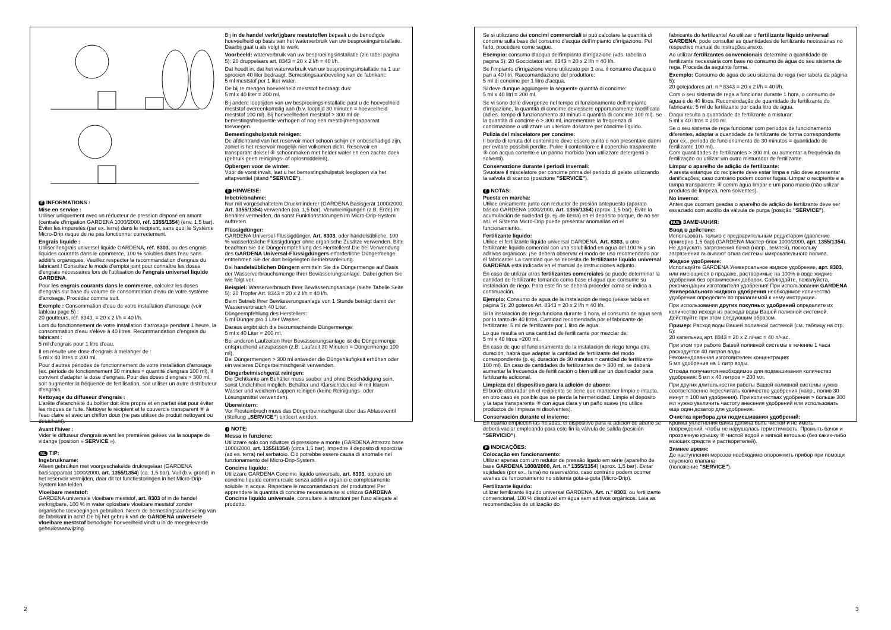F INFORMATIONS :
Mise en service :
Utiliser uniquement avec un réducteur de pression disposé en amont (centrale d'irrigation GARDENA 1000/2000, réf. 1355/1354) (env. 1,5 bar). Éviter les impuretés (par ex. terre) dans le récipient, sans quoi le Système Micro-Drip risque de ne pas fonctionner correctement.
Engrais liquide :
Utiliser l'engrais universel liquide GARDENA, réf. 8303, ou des engrais liquides courants dans le commerce, 100 % solubles dans l'eau sans additifs organiques. Veuillez respecter la recommandation d'engrais du fabricant ! Consultez le mode d'emploi joint pour connaître les doses d'engrais nécessaires lors de l'utilisation de l'engrais universel liquide GARDENA.
Pour les engrais courants dans le commerce, calculez les doses d'engrais sur base du volume de consommation d'eau de votre système d'arrosage. Procédez comme suit.
Exemple : Consommation d'eau de votre installation d'arrosage (voir tableau page 5) :
20 goutteurs, réf. 8343, = 20 x 2 l/h = 40 l/h.
Lors du fonctionnement de votre installation d'arrosage pendant 1 heure, la consommation d'eau s'élève à 40 litres. Recommandation d'engrais du fabricant :
5 ml d'engrais pour 1 litre d'eau.
Il en résulte une dose d'engrais à mélanger de :
5 ml x 40 litres = 200 ml.
Pour d'autres périodes de fonctionnement de votre installation d'arrosage (ex. période de fonctionnement 30 minutes = quantité d'engrais 100 ml), il convient d'adapter la dose d'engrais. Pour des doses d'engrais > 300 ml, soit augmenter la fréquence de fertilisation, soit utiliser un autre distributeur d'engrais.
Nettoyage du diffuseur d'engrais :
L'arête d'étanchéité du boîtier doit être propre et en parfait état pour éviter les risques de fuite. Nettoyer le récipient et le couvercle transparent ⑧ à l'eau claire et avec un chiffon doux (ne pas utiliser de produit nettoyant ou détachant).
Avant l'hiver :
Vider le diffuseur d'engrais avant les premières gelées via la soupape de vidange (position « SERVICE »).
NL TIP:
Ingebruikname:
Alleen gebruiken met voorgeschakelde drukregelaar (GARDENA basisapparaat 1000/2000, art. 1355/1354) (ca. 1,5 bar). Vuil (b.v. grond) in het reservoir vermijden, daar dit tot functiestoringen in het Micro-Drip-System kan leiden.
Vloeibare meststof:
GARDENA universele vloeibare meststof, art. 8303 of in de handel verkrijgbare, 100 % in water oplosbare vloeibare meststof zonder organische toevoegingen gebruiken. Neem de bemestingsaanbeveling van de fabrikant in acht! De bij het gebruik van de GARDENA universele vloeibare meststof benodigde hoeveelheid vindt u in de meegeleverde gebruiksaanwijzing.
Bij in de handel verkrijgbare meststoffen bepaalt u de benodigde hoeveelheid op basis van het waterverbruik van uw besproeiingsinstallatie. Daarbij gaat u als volgt te werk.
Voorbeeld: waterverbruik van uw besproeiingsinstallatie (zie tabel pagina 5): 20 druppelaars art. 8343 = 20 x 2 l/h = 40 l/h.
Dat houdt in, dat het waterverbruik van uw besproeiingsinstallatie na 1 uur sproeien 40 liter bedraagt. Bemestingsaanbeveling van de fabrikant:
5 ml meststof per 1 liter water.
De bij te mengen hoeveelheid meststof bedraagt dus:
5 ml x 40 liter = 200 ml.
Bij andere looptijden van uw besproeiingsinstallatie past u de hoeveelheid meststof overeenkomstig aan (b.v. looptijd 30 minuten = hoeveelheid meststof 100 ml). Bij hoeveelheden meststof > 300 ml de bemestingsfrequentie verhogen of nog een mestbijmengapparaat toevoegen.
Bemestingshulpstuk reinigen:
De afdichtrand van het reservoir moet schoon schijn en onbeschadigd zijn, zoniet is het reservoir mogelijk niet volkomen dicht. Reservoir en transparant deksel ⑧ schoonmaken met helder water en een zachte doek (gebruik geen reinigings- of oplosmiddelen).
Opbergen voor de winter:
Vóór de vorst invalt, laat u het bemestingshulpstuk leeglopen via het aftapventiel (stand "SERVICE").
D HINWEISE:
Inbetriebnahme:
Nur mit vorgeschaltetem Druckminderer (GARDENA Basisgerät 1000/2000, Art. 1355/1354) verwenden (ca. 1,5 bar). Verunreinigungen (z.B. Erde) im Behälter vermeiden, da sonst Funktionsstörungen im Micro-Drip-System auftreten.
Flüssigdünger:
GARDENA Universal-Flüssigdünger, Art. 8303, oder handelsübliche, 100 % wasserlösliche Flüssigdünger ohne organische Zusätze verwenden. Bitte beachten Sie die Düngerempfehlung des Herstellers! Die bei Verwendung des GARDENA Universal-Flüssigdüngers erforderliche Düngermenge entnehmen Sie der dort beigelegten Betriebsanleitung.
Bei handelsüblichen Düngern ermitteln Sie die Düngermenge auf Basis der Wasserverbrauchsmenge Ihrer Bewässerungsanlage. Dabei gehen Sie wie folgt vor.
Beispiel: Wasserverbrauch Ihrer Bewässerungsanlage (siehe Tabelle Seite 5): 20 Tropfer Art. 8343 = 20 x 2 l/h = 40 l/h.
Beim Betrieb Ihrer Bewässerungsanlage von 1 Stunde beträgt damit der Wasserverbrauch 40 Liter.
Düngeempfehlung des Herstellers:
5 ml Dünger pro 1 Liter Wasser.
Daraus ergibt sich die beizumischende Düngermenge:
5 ml x 40 Liter = 200 ml.
Bei anderen Laufzeiten Ihrer Bewässerungsanlage ist die Düngermenge entsprechend anzupassen (z.B. Laufzeit 30 Minuten = Düngermenge 100 ml).
Bei Düngermengen > 300 ml entweder die Düngehäufigkeit erhöhen oder ein weiteres Düngerbeimischgerät verwenden.
Düngerbeimischgerät reinigen:
Die Dichtkante am Behälter muss sauber und ohne Beschädigung sein, sonst Undichtheit möglich. Behälter und Klarsichtdeckel ⑧ mit klarem Wasser und weichem Lappen reinigen (keine Reinigungs- oder Lösungsmittel verwenden).
Überwintern:
Vor Frosteinbruch muss das Düngerbeimischgerät über das Ablassventil (Stellung „SERVICE“) entleert werden.
I NOTE:
Messa in funzione:
Utilizzare solo con riduttore di pressione a monte (GARDENA Attrezzo base 1000/2000, art. 1355/1354) (circa 1,5 bar). Impedire il deposito di sporcizia (ad es. terra) nel serbatoio. Ciò potrebbe essere causa di anomalie nel funzionamento del Micro-Drip-System.
Concime liquido:
Utilizzare GARDENA Concime liquido universale, art. 8303, oppure un concime liquido commerciale senza additivi organici e completamente solubile in acqua. Rispettare le raccomandazioni del produttore! Per apprendere la quantità di concime necessaria se si utilizza GARDENA Concime liquido universale, consultare le istruzioni per l'uso allegate al prodotto.
Se si utilizzano dei concimi commerciali si può calcolare la quantità di concime sulla base del consumo d'acqua dell'impianto d'irrigazione. Pel farlo, procedere come segue.
Esempio: consumo d'acqua dell'impianto d'irrigazione (vds. tabella a pagina 5): 20 Gocciolatori art. 8343 = 20 x 2 l/h = 40 l/h.
Se l'impianto d'irrigazione viene utilizzato per 1 ora, il consumo d'acqua è pari a 40 litri. Raccomandazione del produttore:
5 ml di concime per 1 litro d'acqua.
Si deve dunque aggiungere la seguente quantità di concime:
5 ml x 40 litri = 200 ml.
Se vi sono delle divergenze nel tempo di funzionamento dell'impianto d'irrigazione, la quantità di concime dev'essere opportunamente modificata (ad es. tempo di funzionamento 30 minuti = quantità di concime 100 ml). Se la quantità di concime è > 300 ml, incrementare la frequenza di concimazione o utilizzare un ulteriore dosatore per concime liquido.
Pulizia del miscelatore per concime:
Il bordo di tenuta del contenitore deve essere pulito e non presentare danni per evitare possibili perdite. Pulire il contenitore e il coperchio trasparente ⑧ con acqua corrente e un panno morbido (non utilizzare detergenti o solventi).
Conservazione durante i periodi invernali:
Svuotare il miscelatore per concime prima del periodo di gelate utilizzando la valvola di scarico (posizione "SERVICE").
E NOTAS:
Puesta en marcha:
Utilice únicamente junto con reductor de presión antepuesto (aparato básico GARDENA 1000/2000, Art. 1355/1354) (aprox. 1,5 bar). Evite la acumulación de suciedad (p. ej. de tierra) en el depósito porque, de no ser así, el Sistema Micro-Drip puede presentar anomalías en el funcionamiento.
Fertilizante líquido:
Utilice el fertilizante líquido universal GARDENA, Art. 8303, u otro fertilizante líquido comercial con una solubilidad en agua del 100 % y sin aditivos orgánicos. ¡Se deberá observar el modo de uso recomendado por el fabricante! La cantidad que se necesita de fertilizante líquido universal GARDENA está indicada en el manual de instrucciones adjunto.
En caso de utilizar otros fertilizantes comerciales se puede determinar la cantidad de fertilizante tomando como base el agua que consume su instalación de riego. Para este fin se deberá proceder como se indica a continuación.
Ejemplo: Consumo de agua de la instalación de riego (véase tabla en página 5): 20 goteros Art. 8343 = 20 x 2 l/h = 40 l/h.
Si la instalación de riego funciona durante 1 hora, el consumo de agua será por lo tanto de 40 litros. Cantidad recomendada por el fabricante de fertilizante: 5 ml de fertilizante por 1 litro de agua.
Lo que resulta en una cantidad de fertilizante por mezclar de:
5 ml x 40 litros =200 ml.
En caso de que el funcionamiento de la instalación de riego tenga otra duración, habrá que adaptar la cantidad de fertilizante del modo correspondiente (p. ej. duración de 30 minutos = cantidad de fertilizante 100 ml). En caso de cantidades de fertilizantes de > 300 ml, se deberá aumentar la frecuencia de fertilización o bien utilizar un dosificador para fertilizante adicional.
Limpieza del dispositivo para la adición de abono:
El borde obturador en el recipiente se tiene que mantener limpio e intacto, en otro caso es posible que se pierda la hermeticidad. Limpie el depósito
y la tapa transparente ⑧ con agua clara y un paño suave (no utilice productos de limpieza ni disolventes).
Conservación durante el invierno:
En cuanto empiecen las heladas, el dispositivo para la adición de abono se deberá vaciar empleando para este fin la válvula de salida (posición "SERVICIO").
P INDICAÇÕES:
Colocação em funcionamento:
Utilizar apenas com um redutor de pressão ligado em série (aparelho de base GARDENA 1000/2000, Art. n.º 1355/1354) (aprox. 1,5 bar). Evitar sujidades (por ex., terra) no reservatório, caso contrário podem ocorrer avarias de funcionamento no sistema gota-a-gota (Micro-Drip).
Fertilizante líquido:
utilizar fertilizante líquido universal GARDENA, Art. n.º 8303, ou fertilizante convencional, 100 % dissolúvel em água sem aditivos orgânicos. Leia as recomendações de utilização do
fabricante do fertilizante! Ao utilizar o fertilizante líquido universal GARDENA, pode consultar as quantidades de fertilizante necessárias no respectivo manual de instruções anexo.
Ao utilizar fertilizantes convencionais determine a quantidade de fertilizante necessária com base no consumo de água do seu sistema de rega. Proceda da seguinte forma.
Exemplo: Consumo de água do seu sistema de rega (ver tabela da página 5):
20 gotejadores art. n.º 8343 = 20 x 2 l/h = 40 l/h.
Com o seu sistema de rega a funcionar durante 1 hora, o consumo de água é de 40 litros. Recomendação de quantidade de fertilizante do fabricante: 5 ml de fertilizante por cada litro de água.
Daqui resulta a quantidade de fertilizante a misturar:
5 ml x 40 litros = 200 ml.
Se o seu sistema de rega funcionar com períodos de funcionamento diferentes, adaptar a quantidade de fertilizante de forma correspondente (por ex., período de funcionamento de 30 minutos = quantidade de fertilizante 100 ml).
Com quantidades de fertilizantes > 300 ml, ou aumentar a frequência da fertilização ou utilizar um outro misturador de fertilizante.
Limpar o aparelho de adição de fertilizante:
A aresta estanque do recipiente deve estar limpa e não deve apresentar danificações, caso contrário podem ocorrer fugas. Limpar o recipiente e a tampa transparente ⑧ comm água limpar e um pano macio (não utilizar produtos de limpeza, nem solventes).
No inverno:
Antes que ocorram geadas o aparelho de adição de fertilizante deve ser esvaziado com auxílio da válvula de purga (posição "SERVICE").
RUS ЗАМЕЧАНИЯ:
Ввод в действие:
Использовать только с предварительным редуктором (давление примерно 1,5 бар) (GARDENA Мастер-блок 1000/2000, арт. 1355/1354).
Не допускать загрязнения бачка (напр., землей), поскольку загрязнения вызывают отказ системы микрокапельного полива.
Жидкое удобрение:
Используйте GARDENA Универсальное жидкое удобрение, арт. 8303, или имеющиеся в продаже, растворимые на 100% в воде жидкие удобрения без органических добавок. Соблюдайте, пожалуйста, рекомендации изготовителя удобрения! При использовании GARDENA Универсального жидкого удобрения необходимое количество удобрения определите по прилагаемой к нему инструкции.
При использовании других покупных удобрений определите их количество исходя из расхода воды Вашей поливной системой. Действуйте при этом следующим образом.
Пример: Расход воды Вашей поливной системой (см. таблицу на стр. 5):
20 капельниц арт. 8343 = 20 x 2 л/час = 40 л/час.
При этом при работе Вашей поливной системы в течение 1 часа расходуется 40 литров воды.
Рекомендованная изготовителем концентрация:
5 мл удобрения на 1 литр воды.
Отсюда получается необходимое для подмешивания количество удобрения: 5 мл x 40 литров = 200 мл.
При других длительностях работы Вашей поливной системы нужно соответственно пересчитать количество удобрения (напр., полив 30 минут = 100 мл удобрения). При количествах удобрения > больше 300 мл нужно увеличить частоту внесения удобрений или использовать еще один дозатор для удобрения.
Очистка прибора для подмешивания удобрений:
Кромка уплотнения бачка должна быть чистой и не иметь повреждений, чтобы не нарушалась герметичность. Промыть бачок и прозрачную крышку ⑧ чистой водой и мягкой ветошью (без каких-либо моющих средств и растворителей).
Зимнее время:
До наступления морозов необходимо опорожнить прибор при помощи спускного клапана
(положение "SERVICE").
2 3